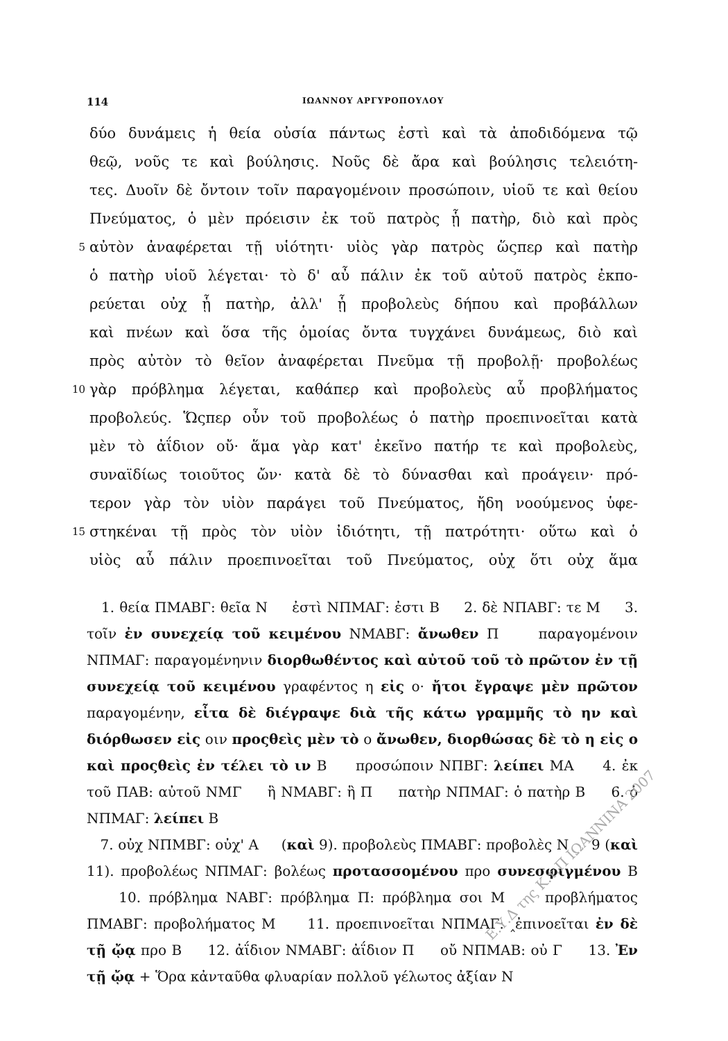114 ΙΩΑΝΝΟΥ ΑΡΓΥΡΟΠΟΥΛΟΥ
δύο δυνάμεις ἡ θεία οὐσία πάντως ἐστὶ καὶ τὰ ἀποδιδόμενα τῷ
θεῷ, νοῦς τε καὶ βούλησις. Νοῦς δὲ ἄρα καὶ βούλησις τελειότη-
τες. Δυοῖν δὲ ὄντοιν τοῖν παραγομένοιν προσώποιν, υἱοῦ τε καὶ θείου
Πνεύματος, ὁ μὲν πρόεισιν ἐκ τοῦ πατρὸς ᾗ πατὴρ, διὸ καὶ πρὸς
5 αὐτὸν ἀναφέρεται τῇ υἱότητι· υἱὸς γὰρ πατρὸς ὥςπερ καὶ πατὴρ
ὁ πατὴρ υἱοῦ λέγεται· τὸ δ' αὖ πάλιν ἐκ τοῦ αὐτοῦ πατρὸς ἐκπο-
ρεύεται οὐχ ᾗ πατὴρ, ἀλλ' ᾗ προβολεὺς δήπου καὶ προβάλλων
καὶ πνέων καὶ ὅσα τῆς ὁμοίας ὄντα τυγχάνει δυνάμεως, διὸ καὶ
πρὸς αὐτὸν τὸ θεῖον ἀναφέρεται Πνεῦμα τῇ προβολῇ· προβολέως
10 γὰρ πρόβλημα λέγεται, καθάπερ καὶ προβολεὺς αὖ προβλήματος
προβολεύς. Ὥςπερ οὖν τοῦ προβολέως ὁ πατὴρ προεπινοεῖται κατὰ
μὲν τὸ ἀΐδιον οὔ· ἅμα γὰρ κατ' ἐκεῖνο πατήρ τε καὶ προβολεὺς,
συναϊδίως τοιοῦτος ὤν· κατὰ δὲ τὸ δύνασθαι καὶ προάγειν· πρό-
τερον γὰρ τὸν υἱὸν παράγει τοῦ Πνεύματος, ἤδη νοούμενος ὑφε-
15 στηκέναι τῇ πρὸς τὸν υἱὸν ἰδιότητι, τῇ πατρότητι· οὕτω καὶ ὁ
υἱὸς αὖ πάλιν προεπινοεῖται τοῦ Πνεύματος, οὐχ ὅτι οὐχ ἅμα
1. θεία ΠΜΑΒΓ: θεῖα Ν ἐστὶ ΝΠΜΑΓ: ἐστι Β 2. δὲ ΝΠΑΒΓ: τε Μ 3. τοῖν ἐν συνεχείᾳ τοῦ κειμένου ΝΜΑΒΓ: ἄνωθεν Π παραγομένοιν ΝΠΜΑΓ: παραγομένηνιν διορθωθέντος καὶ αὐτοῦ τοῦ τὸ πρῶτον ἐν τῇ συνεχείᾳ τοῦ κειμένου γραφέντος η εἰς ο· ἤτοι ἔγραψε μὲν πρῶτον παραγομένην, εἶτα δὲ διέγραψε διὰ τῆς κάτω γραμμῆς τὸ ην καὶ διόρθωσεν εἰς οιν προςθεὶς μὲν τὸ ο ἄνωθεν, διορθώσας δὲ τὸ η εἰς ο καὶ προςθεὶς ἐν τέλει τὸ ιν Β προσώποιν ΝΠΒΓ: λείπει ΜΑ 4. ἐκ τοῦ ΠΑΒ: αὐτοῦ ΝΜΓ ἣ ΝΜΑΒΓ: ἣ Π πατὴρ ΝΠΜΑΓ: ὁ πατὴρ Β 6. ὁ ΝΠΜΑΓ: λείπει Β
7. οὐχ ΝΠΜΒΓ: οὐχ' Α (καὶ 9). προβολεὺς ΠΜΑΒΓ: προβολὲς Ν 9 (καὶ 11). προβολέως ΝΠΜΑΓ: βολέως προτασσομένου προ συνεσφιγμένου Β 10. πρόβλημα ΝΑΒΓ: πρόβλημα Π: πρόβλημα σοι Μ προβλήματος ΠΜΑΒΓ: προβολήματος Μ 11. προεπινοεῖται ΝΠΜΑΓ: ‸ἐπινοεῖται ἐν δὲ τῇ ᾤᾳ προ Β 12. ἀΐδιον ΝΜΑΒΓ: ἀΐδιον Π οὔ ΝΠΜΑΒ: οὐ Γ 13. Ἐν τῇ ᾤᾳ + Ὅρα κἀνταῦθα φλυαρίαν πολλοῦ γέλωτος ἀξίαν Ν
Ε.Υ.Δ της Κ.τ.Π ΙΩΑΝΝΙΝΑ 2007